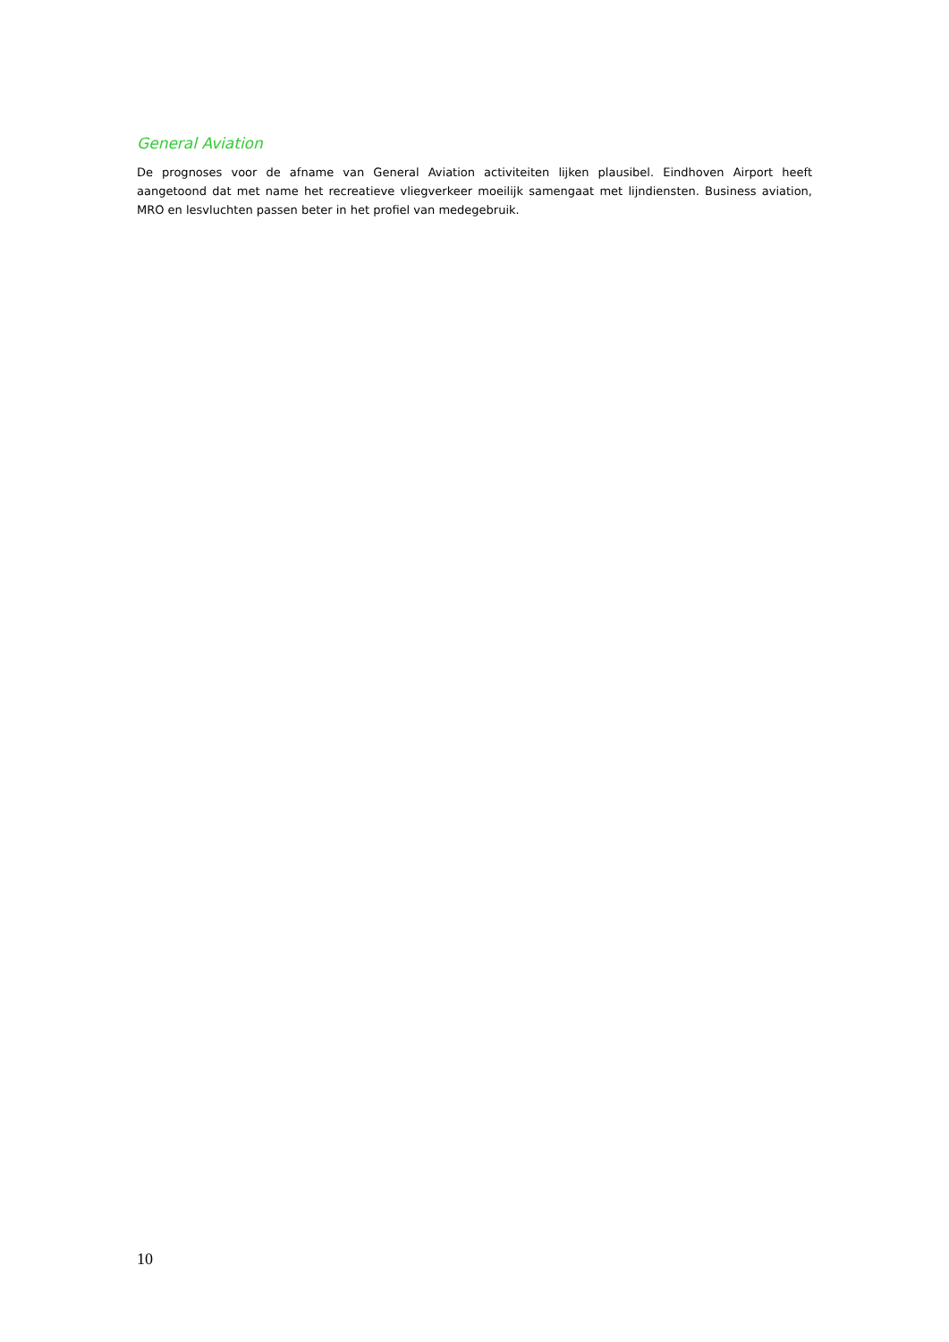General Aviation
De prognoses voor de afname van General Aviation activiteiten lijken plausibel. Eindhoven Airport heeft aangetoond dat met name het recreatieve vliegverkeer moeilijk samengaat met lijndiensten. Business aviation, MRO en lesvluchten passen beter in het profiel van medegebruik.
10